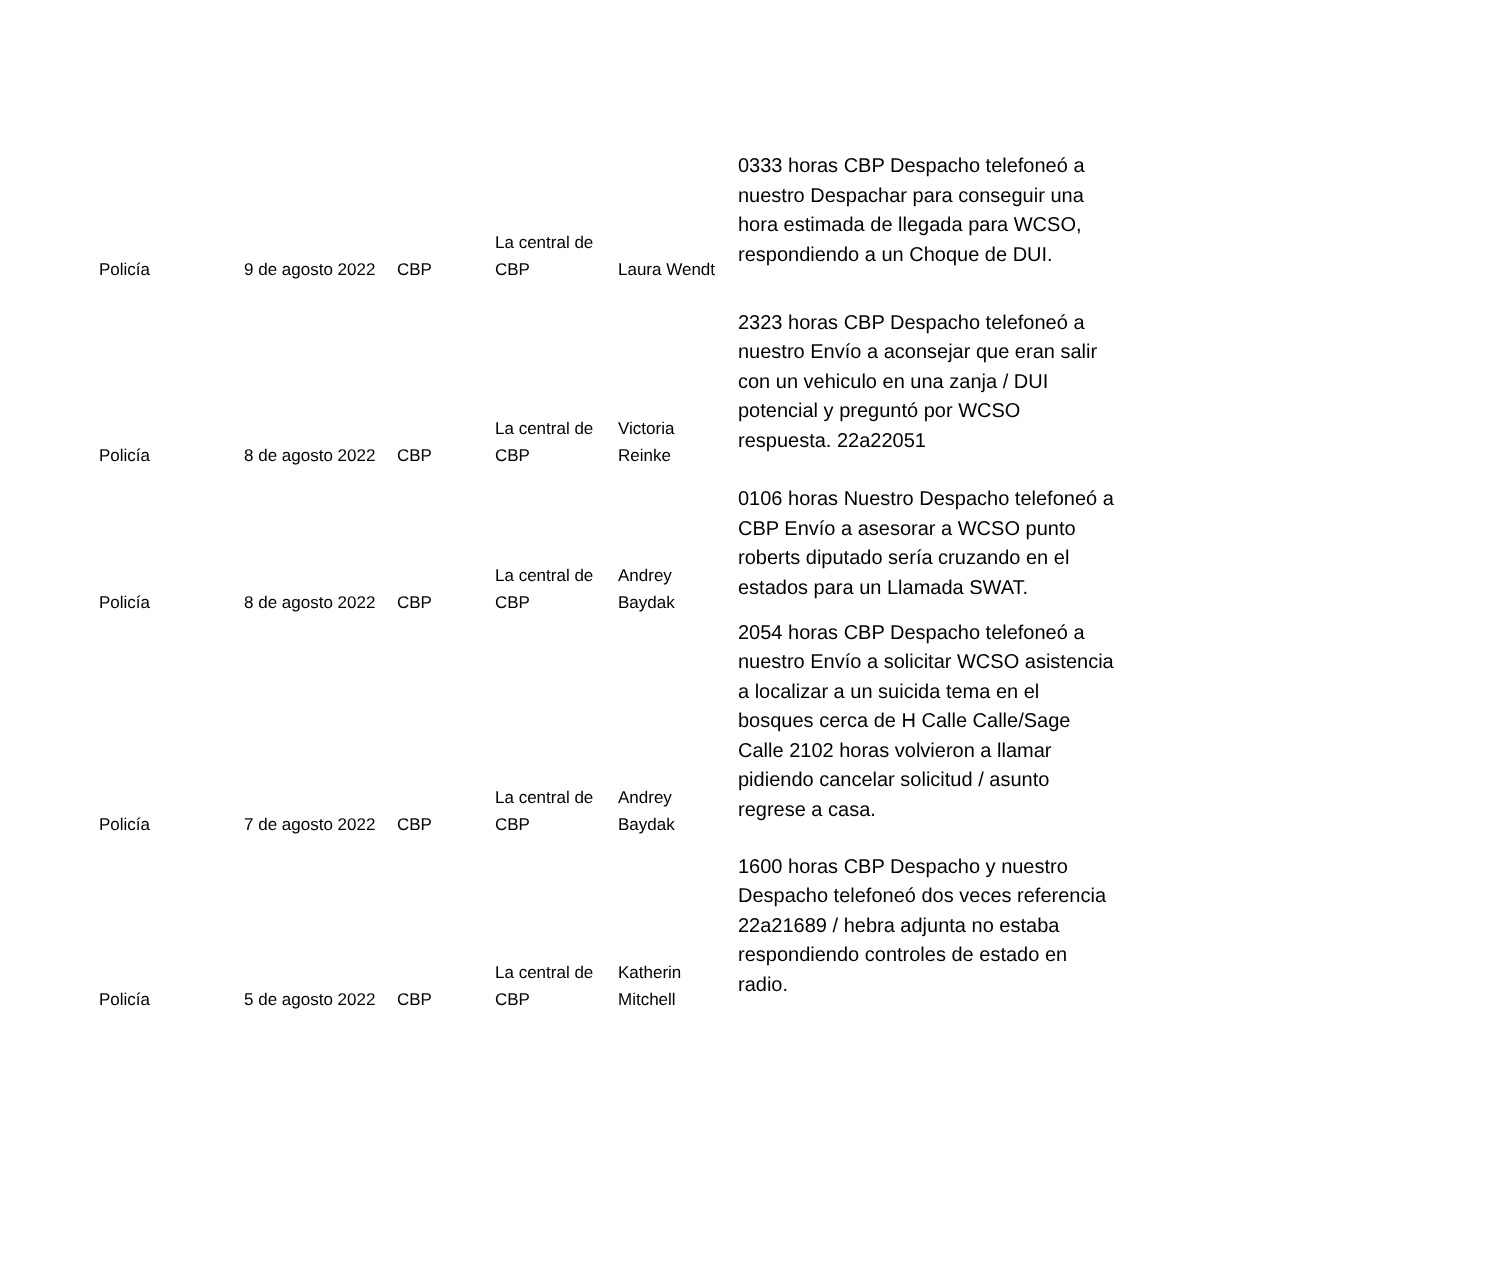| Policía | 9 de agosto 2022 | CBP | La central de CBP | Laura Wendt | 0333 horas CBP Despacho telefoneó a nuestro Despachar para conseguir una hora estimada de llegada para WCSO, respondiendo a un Choque de DUI. |
| Policía | 8 de agosto 2022 | CBP | La central de CBP | Victoria Reinke | 2323 horas CBP Despacho telefoneó a nuestro Envío a aconsejar que eran salir con un vehiculo en una zanja / DUI potencial y preguntó por WCSO respuesta. 22a22051 |
| Policía | 8 de agosto 2022 | CBP | La central de CBP | Andrey Baydak | 0106 horas Nuestro Despacho telefoneó a CBP Envío a asesorar a WCSO punto roberts diputado sería cruzando en el estados para un Llamada SWAT. |
| Policía | 7 de agosto 2022 | CBP | La central de CBP | Andrey Baydak | 2054 horas CBP Despacho telefoneó a nuestro Envío a solicitar WCSO asistencia a localizar a un suicida tema en el bosques cerca de H Calle Calle/Sage Calle 2102 horas volvieron a llamar pidiendo cancelar solicitud / asunto regrese a casa. |
| Policía | 5 de agosto 2022 | CBP | La central de CBP | Katherin Mitchell | 1600 horas CBP Despacho y nuestro Despacho telefoneó dos veces referencia 22a21689 / hebra adjunta no estaba respondiendo controles de estado en radio. |